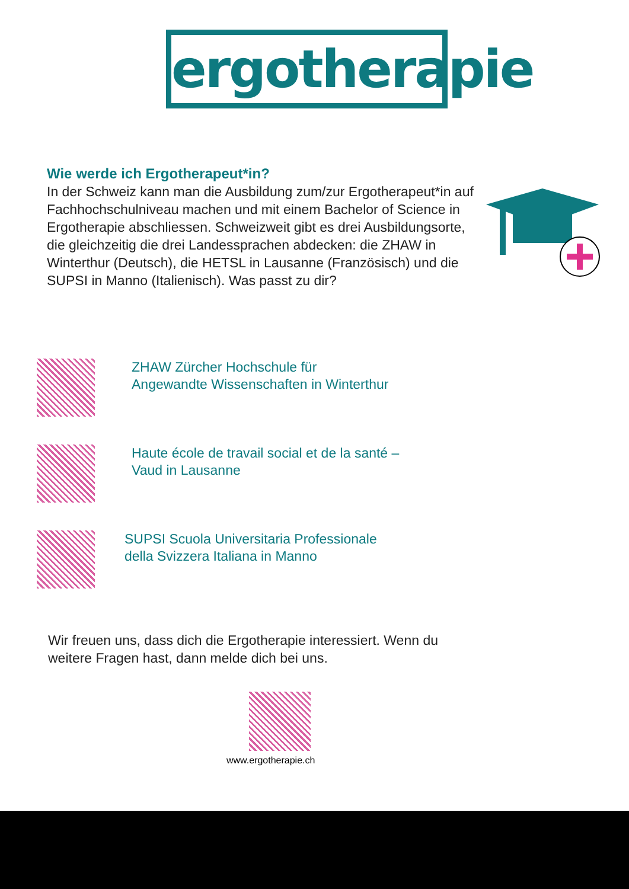ergotherapie
Wie werde ich Ergotherapeut*in?
In der Schweiz kann man die Ausbildung zum/zur Ergotherapeut*in auf Fachhochschulniveau machen und mit einem Bachelor of Science in Ergotherapie abschliessen. Schweizweit gibt es drei Ausbildungsorte, die gleichzeitig die drei Landessprachen abdecken: die ZHAW in Winterthur (Deutsch), die HETSL in Lausanne (Französisch) und die SUPSI in Manno (Italienisch). Was passt zu dir?
ZHAW Zürcher Hochschule für
Angewandte Wissenschaften in Winterthur
Haute école de travail social et de la santé –
Vaud in Lausanne
SUPSI Scuola Universitaria Professionale
della Svizzera Italiana in Manno
Wir freuen uns, dass dich die Ergotherapie interessiert. Wenn du weitere Fragen hast, dann melde dich bei uns.
www.ergotherapie.ch